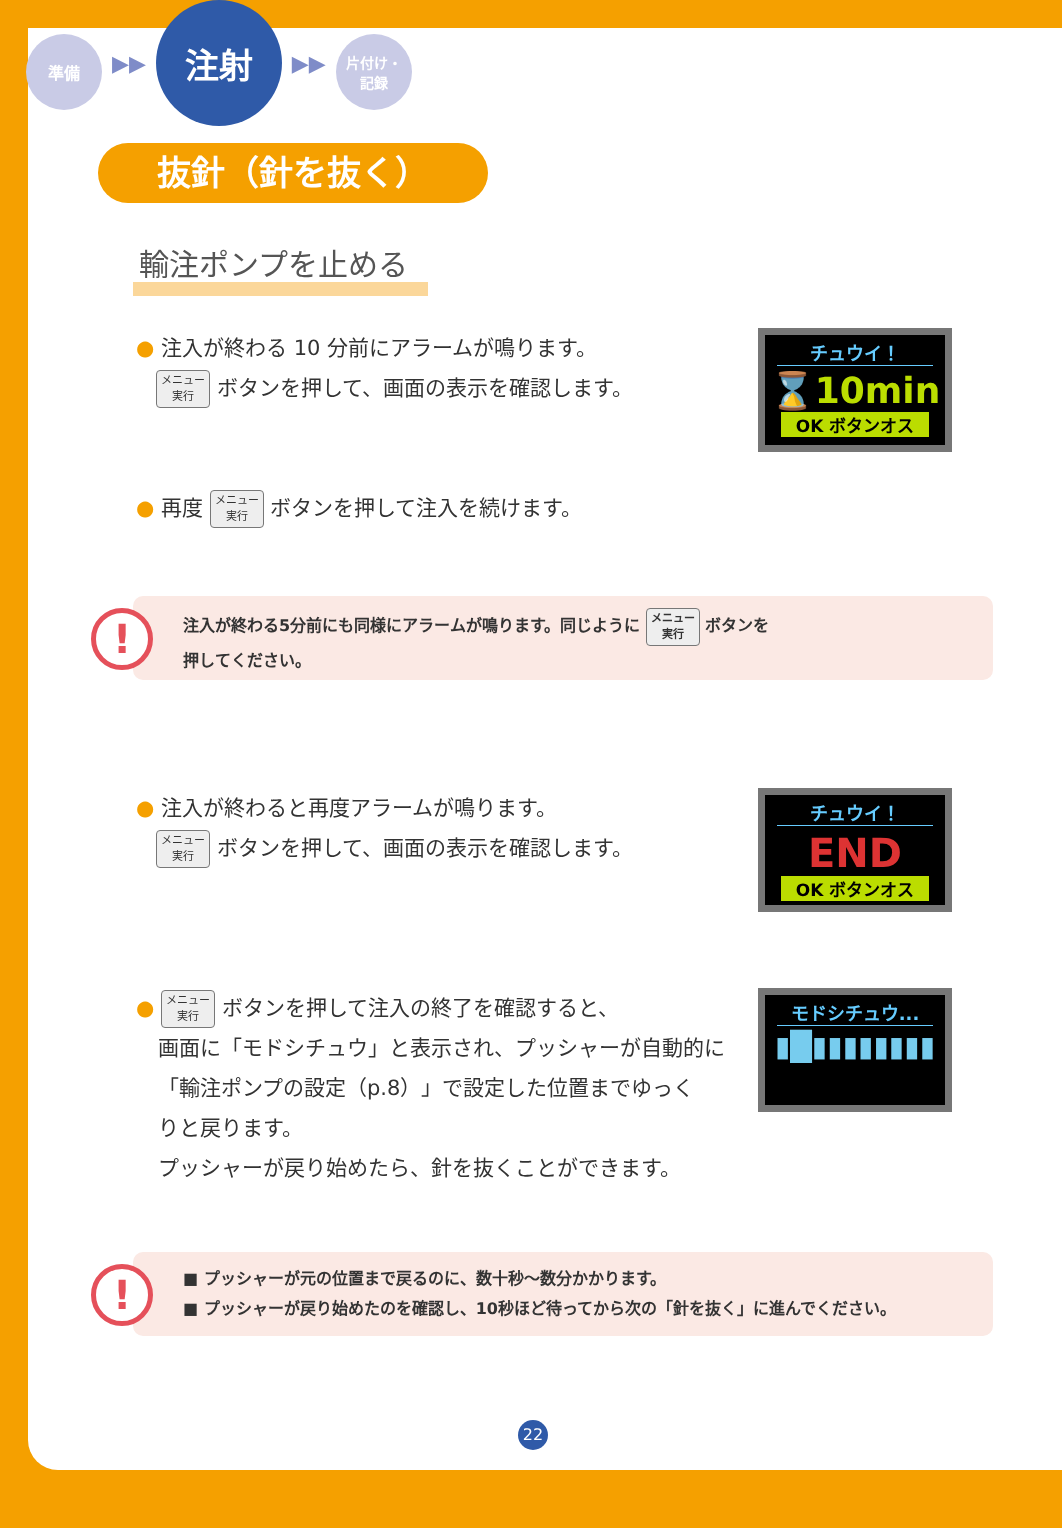準備
▶▶
注射
▶▶
片付け・
記録
抜針（針を抜く）
輸注ポンプを止める
● 注入が終わる 10 分前にアラームが鳴ります。
メニュー
実行 ボタンを押して、画面の表示を確認します。
チュウイ！
⌛10min
OK ボタンオス
● 再度 メニュー
実行 ボタンを押して注入を続けます。
!
注入が終わる5分前にも同様にアラームが鳴ります。同じように メニュー
実行 ボタンを
押してください。
● 注入が終わると再度アラームが鳴ります。
メニュー
実行 ボタンを押して、画面の表示を確認します。
チュウイ！
END
OK ボタンオス
● メニュー
実行 ボタンを押して注入の終了を確認すると、
画面に「モドシチュウ」と表示され、プッシャーが自動的に
「輸注ポンプの設定（p.8）」で設定した位置までゆっく
りと戻ります。
プッシャーが戻り始めたら、針を抜くことができます。
モドシチュウ...
▮█▮▮▮▮▮▮▮▮
!
■ プッシャーが元の位置まで戻るのに、数十秒〜数分かかります。
■ プッシャーが戻り始めたのを確認し、10秒ほど待ってから次の「針を抜く」に進んでください。
22